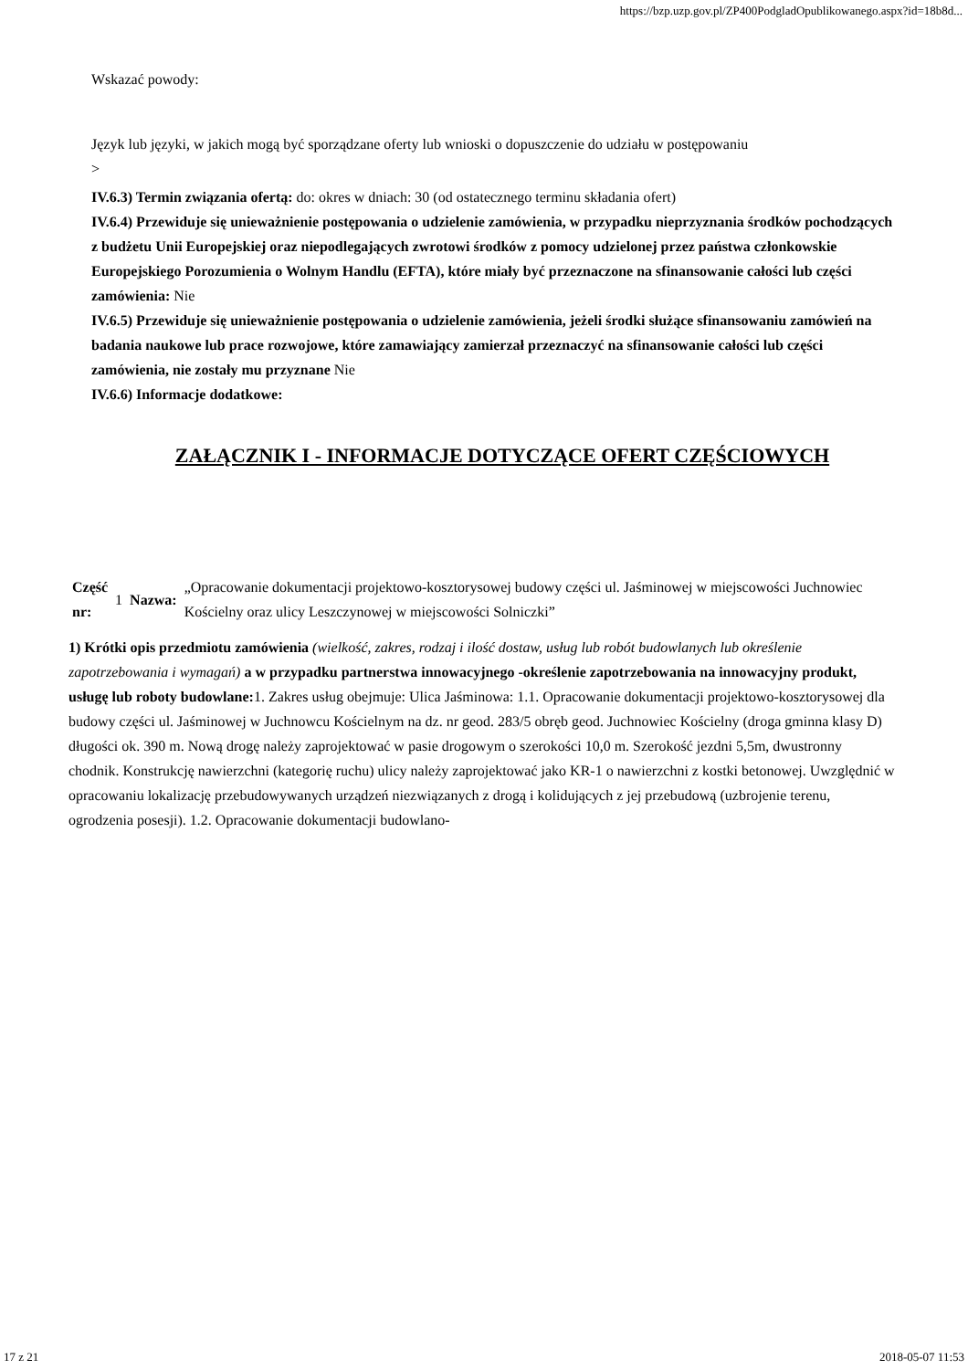https://bzp.uzp.gov.pl/ZP400PodgladOpublikowanego.aspx?id=18b8d...
Wskazać powody:
Język lub języki, w jakich mogą być sporządzane oferty lub wnioski o dopuszczenie do udziału w postępowaniu
>
IV.6.3) Termin związania ofertą: do: okres w dniach: 30 (od ostatecznego terminu składania ofert)
IV.6.4) Przewiduje się unieważnienie postępowania o udzielenie zamówienia, w przypadku nieprzyznania środków pochodzących z budżetu Unii Europejskiej oraz niepodlegających zwrotowi środków z pomocy udzielonej przez państwa członkowskie Europejskiego Porozumienia o Wolnym Handlu (EFTA), które miały być przeznaczone na sfinansowanie całości lub części zamówienia: Nie
IV.6.5) Przewiduje się unieważnienie postępowania o udzielenie zamówienia, jeżeli środki służące sfinansowaniu zamówień na badania naukowe lub prace rozwojowe, które zamawiający zamierzał przeznaczyć na sfinansowanie całości lub części zamówienia, nie zostały mu przyznane Nie
IV.6.6) Informacje dodatkowe:
ZAŁĄCZNIK I - INFORMACJE DOTYCZĄCE OFERT CZĘŚCIOWYCH
| Część nr: | 1 | Nazwa: | „Opracowanie dokumentacji projektowo-kosztorysowej budowy części ul. Jaśminowej w miejscowości Juchnowiec Kościelny oraz ulicy Leszczynowej w miejscowości Solniczki” |
1) Krótki opis przedmiotu zamówienia (wielkość, zakres, rodzaj i ilość dostaw, usług lub robót budowlanych lub określenie zapotrzebowania i wymagań) a w przypadku partnerstwa innowacyjnego -określenie zapotrzebowania na innowacyjny produkt, usługę lub roboty budowlane: 1. Zakres usług obejmuje: Ulica Jaśminowa: 1.1. Opracowanie dokumentacji projektowo-kosztorysowej dla budowy części ul. Jaśminowej w Juchnowcu Kościelnym na dz. nr geod. 283/5 obręb geod. Juchnowiec Kościelny (droga gminna klasy D) długości ok. 390 m. Nową drogę należy zaprojektować w pasie drogowym o szerokości 10,0 m. Szerokość jezdni 5,5m, dwustronny chodnik. Konstrukcję nawierzchni (kategorię ruchu) ulicy należy zaprojektować jako KR-1 o nawierzchni z kostki betonowej. Uwzględnić w opracowaniu lokalizację przebudowywanych urządzeń niezwiązanych z drogą i kolidujących z jej przebudową (uzbrojenie terenu, ogrodzenia posesji). 1.2. Opracowanie dokumentacji budowlano-
17 z 21 2018-05-07 11:53